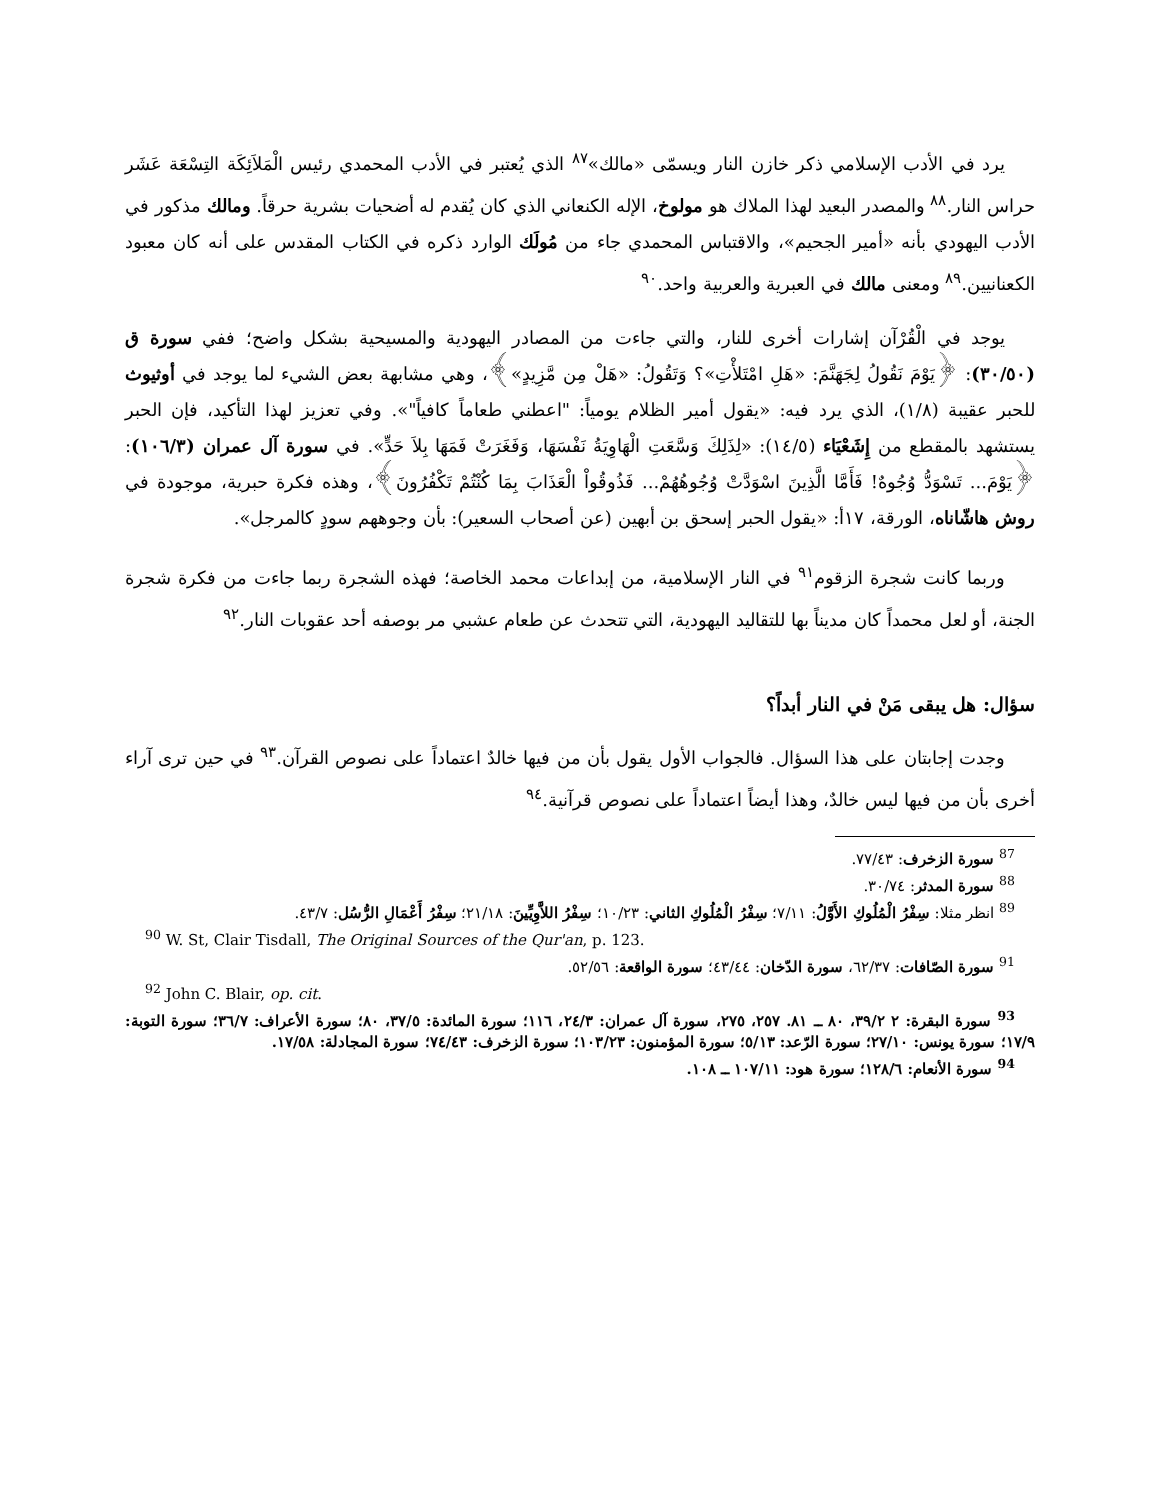يرد في الأدب الإسلامي ذكر خازن النار ويسمّى «مالك»<sup>٨٧</sup> الذي يُعتبر في الأدب المحمدي رئيس الْمَلاَئِكَة التِسْعَة عَشَر حراس النار.<sup>٨٨</sup> والمصدر البعيد لهذا الملاك هو مولوخ، الإله الكنعاني الذي كان يُقدم له أضحيات بشرية حرقاً. ومالك مذكور في الأدب اليهودي بأنه «أمير الجحيم»، والاقتباس المحمدي جاء من مُولَك الوارد ذكره في الكتاب المقدس على أنه كان معبود الكعنانيين.<sup>٨٩</sup> ومعنى مالك في العبرية والعربية واحد.<sup>٩٠</sup>
يوجد في الْقُرْآن إشارات أخرى للنار، والتي جاءت من المصادر اليهودية والمسيحية بشكل واضح؛ ففي سورة ق (٣٠/٥٠): ﴿يَوْمَ نَقُولُ لِجَهَنَّمَ: «هَلِ امْتَلأْتِ»؟ وَتَقُولُ: «هَلْ مِن مَّزِيدٍ»﴾، وهي مشابهة بعض الشيء لما يوجد في أوثيوث للحبر عقيبة (١/٨)، الذي يرد فيه: «يقول أمير الظلام يومياً: "اعطني طعاماً كافياً"». وفي تعزيز لهذا التأكيد، فإن الحبر يستشهد بالمقطع من إِشَعْيَاء (١٤/٥): «لِذَلِكَ وَسَّعَتِ الْهَاوِيَةُ نَفْسَهَا، وَفَغَرَتْ فَمَهَا بِلاَ حَدٍّ». في سورة آل عمران (١٠٦/٣): ﴿يَوْمَ... تَسْوَدُّ وُجُوهٌ! فَأَمَّا الَّذِينَ اسْوَدَّتْ وُجُوهُهُمْ... فَذُوقُواْ الْعَذَابَ بِمَا كُنْتُمْ تَكْفُرُونَ﴾، وهذه فكرة حبرية، موجودة في روش هاشّاناه، الورقة، ١٧أ: «يقول الحبر إسحق بن أبهين (عن أصحاب السعير): بأن وجوههم سودٍ كالمرجل».
وربما كانت شجرة الزقوم<sup>٩١</sup> في النار الإسلامية، من إبداعات محمد الخاصة؛ فهذه الشجرة ربما جاءت من فكرة شجرة الجنة، أو لعل محمداً كان مديناً بها للتقاليد اليهودية، التي تتحدث عن طعام عشبي مر بوصفه أحد عقوبات النار.<sup>٩٢</sup>
سؤال: هل يبقى مَنْ في النار أبداً؟
وجدت إجابتان على هذا السؤال. فالجواب الأول يقول بأن من فيها خالدٌ اعتماداً على نصوص القرآن.<sup>٩٣</sup> في حين ترى آراء أخرى بأن من فيها ليس خالدٌ، وهذا أيضاً اعتماداً على نصوص قرآنية.<sup>٩٤</sup>
<sup>87</sup> سورة الزخرف: ٧٧/٤٣.
<sup>88</sup> سورة المدثر: ٣٠/٧٤.
<sup>89</sup> انظر مثلا: سِفْرُ الْمُلُوكِ الأَوَّلُ: ٧/١١؛ سِفْرُ الْمُلُوكِ الثاني: ١٠/٢٣؛ سِفْرُ اللاَّوِيِّينَ: ٢١/١٨؛ سِفْرُ أَعْمَالِ الرُّسُل: ٤٣/٧.
<sup>90</sup> W. St, Clair Tisdall, The Original Sources of the Qur'an, p. 123.
<sup>91</sup> سورة الصّافات: ٦٢/٣٧، سورة الدّخان: ٤٣/٤٤؛ سورة الواقعة: ٥٢/٥٦.
<sup>92</sup> John C. Blair, op. cit.
<sup>93</sup> سورة البقرة: ٢ ٣٩/٢، ٨٠ ــ ٨١. ٢٥٧، ٢٧٥، سورة آل عمران: ٢٤/٣، ١١٦؛ سورة المائدة: ٣٧/٥، ٨٠؛ سورة الأعراف: ٣٦/٧؛ سورة التوبة: ١٧/٩؛ سورة يونس: ٢٧/١٠؛ سورة الرّعد: ٥/١٣؛ سورة المؤمنون: ١٠٣/٢٣؛ سورة الزخرف: ٧٤/٤٣؛ سورة المجادلة: ١٧/٥٨.
<sup>94</sup> سورة الأنعام: ١٢٨/٦؛ سورة هود: ١٠٧/١١ ــ ١٠٨.